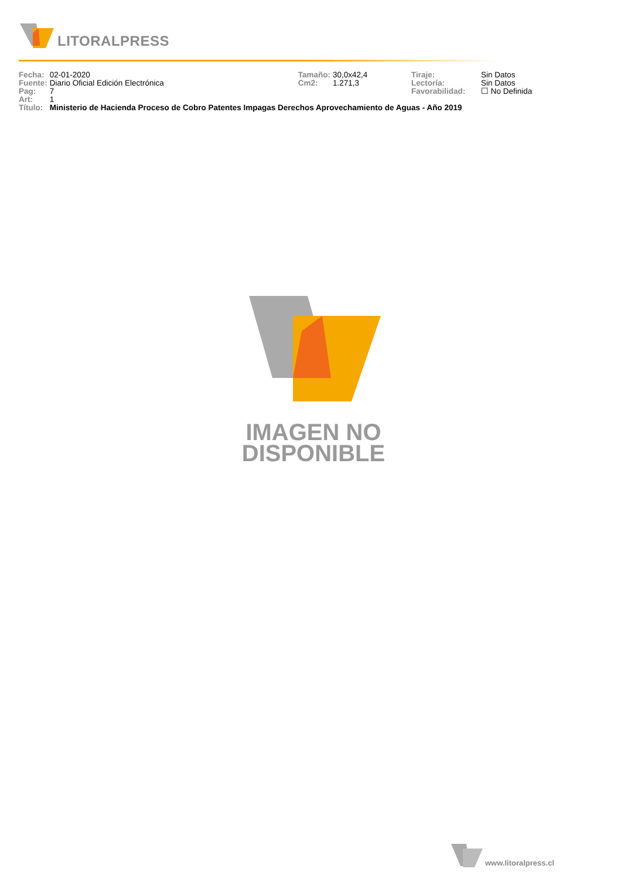LITORALPRESS
| Fecha: | 02-01-2020 | Tamaño: | 30,0x42,4 | Tiraje: | Sin Datos |
| Fuente: | Diario Oficial Edición Electrónica | Cm2: | 1.271,3 | Lectoría: | Sin Datos |
| Pag: | 7 | | | Favorabilidad: | ☐ No Definida |
| Art: | 1 | | | | |
| Título: | Ministerio de Hacienda Proceso de Cobro Patentes Impagas Derechos Aprovechamiento de Aguas - Año 2019 | | | | |
IMAGEN NO
DISPONIBLE
www.litoralpress.cl